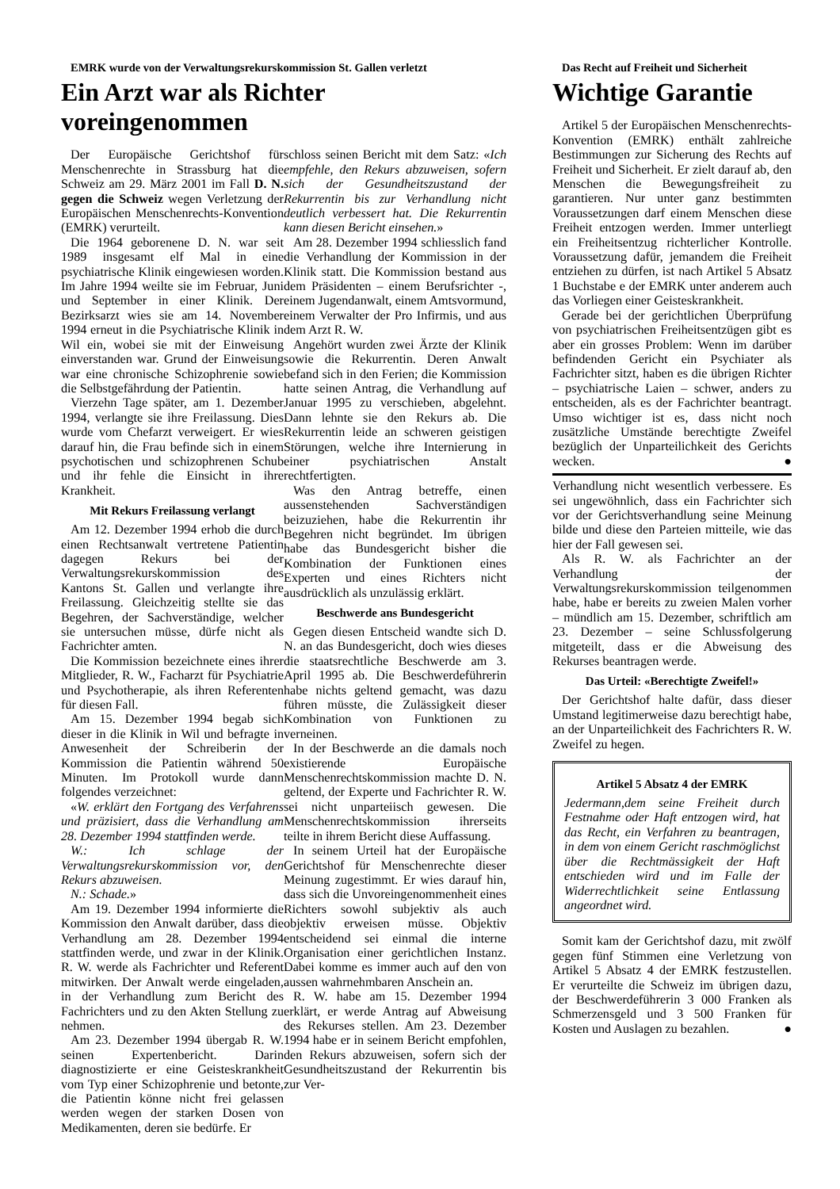EMRK wurde von der Verwaltungsrekurskommission St. Gallen verletzt
Ein Arzt war als Richter voreingenommen
Der Europäische Gerichtshof für Menschenrechte in Strassburg hat die Schweiz am 29. März 2001 im Fall D. N. gegen die Schweiz wegen Verletzung der Europäischen Menschenrechts-Konvention (EMRK) verurteilt.
Die 1964 geborenene D. N. war seit 1989 insgesamt elf Mal in eine psychiatrische Klinik eingewiesen worden. Im Jahre 1994 weilte sie im Februar, Juni und September in einer Klinik. Der Bezirksarzt wies sie am 14. November 1994 erneut in die Psychiatrische Klinik in Wil ein, wobei sie mit der Einweisung einverstanden war. Grund der Einweisung war eine chronische Schizophrenie sowie die Selbstgefährdung der Patientin.
Vierzehn Tage später, am 1. Dezember 1994, verlangte sie ihre Freilassung. Dies wurde vom Chefarzt verweigert. Er wies darauf hin, die Frau befinde sich in einem psychotischen und schizophrenen Schub und ihr fehle die Einsicht in ihre Krankheit.
Mit Rekurs Freilassung verlangt
Am 12. Dezember 1994 erhob die durch einen Rechtsanwalt vertretene Patientin dagegen Rekurs bei der Verwaltungsrekurskommission des Kantons St. Gallen und verlangte ihre Freilassung. Gleichzeitig stellte sie das Begehren, der Sachverständige, welcher sie untersuchen müsse, dürfe nicht als Fachrichter amten.
Die Kommission bezeichnete eines ihrer Mitglieder, R. W., Facharzt für Psychiatrie und Psychotherapie, als ihren Referenten für diesen Fall.
Am 15. Dezember 1994 begab sich dieser in die Klinik in Wil und befragte in Anwesenheit der Schreiberin der Kommission die Patientin während 50 Minuten. Im Protokoll wurde dann folgendes verzeichnet:
«W. erklärt den Fortgang des Verfahrens und präzisiert, dass die Verhandlung am 28. Dezember 1994 stattfinden werde.
W.: Ich schlage der Verwaltungsrekurskommission vor, den Rekurs abzuweisen.
N.: Schade.»
Am 19. Dezember 1994 informierte die Kommission den Anwalt darüber, dass die Verhandlung am 28. Dezember 1994 stattfinden werde, und zwar in der Klinik. R. W. werde als Fachrichter und Referent mitwirken. Der Anwalt werde eingeladen, in der Verhandlung zum Bericht des Fachrichters und zu den Akten Stellung zu nehmen.
Am 23. Dezember 1994 übergab R. W. seinen Expertenbericht. Darin diagnostizierte er eine Geisteskrankheit vom Typ einer Schizophrenie und betonte, die Patientin könne nicht frei gelassen werden wegen der starken Dosen von Medikamenten, deren sie bedürfe. Er
schloss seinen Bericht mit dem Satz: «Ich empfehle, den Rekurs abzuweisen, sofern sich der Gesundheitszustand der Rekurrentin bis zur Verhandlung nicht deutlich verbessert hat. Die Rekurrentin kann diesen Bericht einsehen.»
Am 28. Dezember 1994 schliesslich fand die Verhandlung der Kommission in der Klinik statt. Die Kommission bestand aus dem Präsidenten – einem Berufsrichter -, einem Jugendanwalt, einem Amtsvormund, einem Verwalter der Pro Infirmis, und aus dem Arzt R. W.
Angehört wurden zwei Ärzte der Klinik sowie die Rekurrentin. Deren Anwalt befand sich in den Ferien; die Kommission hatte seinen Antrag, die Verhandlung auf Januar 1995 zu verschieben, abgelehnt. Dann lehnte sie den Rekurs ab. Die Rekurrentin leide an schweren geistigen Störungen, welche ihre Internierung in einer psychiatrischen Anstalt rechtfertigten.
Was den Antrag betreffe, einen aussenstehenden Sachverständigen beizuziehen, habe die Rekurrentin ihr Begehren nicht begründet. Im übrigen habe das Bundesgericht bisher die Kombination der Funktionen eines Experten und eines Richters nicht ausdrücklich als unzulässig erklärt.
Beschwerde ans Bundesgericht
Gegen diesen Entscheid wandte sich D. N. an das Bundesgericht, doch wies dieses die staatsrechtliche Beschwerde am 3. April 1995 ab. Die Beschwerdeführerin habe nichts geltend gemacht, was dazu führen müsste, die Zulässigkeit dieser Kombination von Funktionen zu verneinen.
In der Beschwerde an die damals noch existierende Europäische Menschenrechtskommission machte D. N. geltend, der Experte und Fachrichter R. W. sei nicht unparteiisch gewesen. Die Menschenrechtskommission ihrerseits teilte in ihrem Bericht diese Auffassung.
In seinem Urteil hat der Europäische Gerichtshof für Menschenrechte dieser Meinung zugestimmt. Er wies darauf hin, dass sich die Unvoreingenommenheit eines Richters sowohl subjektiv als auch objektiv erweisen müsse. Objektiv entscheidend sei einmal die interne Organisation einer gerichtlichen Instanz. Dabei komme es immer auch auf den von aussen wahrnehmbaren Anschein an.
R. W. habe am 15. Dezember 1994 erklärt, er werde Antrag auf Abweisung des Rekurses stellen. Am 23. Dezember 1994 habe er in seinem Bericht empfohlen, den Rekurs abzuweisen, sofern sich der Gesundheitszustand der Rekurrentin bis zur Ver-
Das Recht auf Freiheit und Sicherheit
Wichtige Garantie
Artikel 5 der Europäischen Menschenrechts-Konvention (EMRK) enthält zahlreiche Bestimmungen zur Sicherung des Rechts auf Freiheit und Sicherheit. Er zielt darauf ab, den Menschen die Bewegungsfreiheit zu garantieren. Nur unter ganz bestimmten Voraussetzungen darf einem Menschen diese Freiheit entzogen werden. Immer unterliegt ein Freiheitsentzug richterlicher Kontrolle. Voraussetzung dafür, jemandem die Freiheit entziehen zu dürfen, ist nach Artikel 5 Absatz 1 Buchstabe e der EMRK unter anderem auch das Vorliegen einer Geisteskrankheit.
Gerade bei der gerichtlichen Überprüfung von psychiatrischen Freiheitsentzügen gibt es aber ein grosses Problem: Wenn im darüber befindenden Gericht ein Psychiater als Fachrichter sitzt, haben es die übrigen Richter – psychiatrische Laien – schwer, anders zu entscheiden, als es der Fachrichter beantragt. Umso wichtiger ist es, dass nicht noch zusätzliche Umstände berechtigte Zweifel bezüglich der Unparteilichkeit des Gerichts wecken. ●
Verhandlung nicht wesentlich verbessere. Es sei ungewöhnlich, dass ein Fachrichter sich vor der Gerichtsverhandlung seine Meinung bilde und diese den Parteien mitteile, wie das hier der Fall gewesen sei.
Als R. W. als Fachrichter an der Verhandlung der Verwaltungsrekurskommission teilgenommen habe, habe er bereits zu zweien Malen vorher – mündlich am 15. Dezember, schriftlich am 23. Dezember – seine Schlussfolgerung mitgeteilt, dass er die Abweisung des Rekurses beantragen werde.
Das Urteil: «Berechtigte Zweifel!»
Der Gerichtshof halte dafür, dass dieser Umstand legitimerweise dazu berechtigt habe, an der Unparteilichkeit des Fachrichters R. W. Zweifel zu hegen.
Artikel 5 Absatz 4 der EMRK
Jedermann,dem seine Freiheit durch Festnahme oder Haft entzogen wird, hat das Recht, ein Verfahren zu beantragen, in dem von einem Gericht raschmöglichst über die Rechtmässigkeit der Haft entschieden wird und im Falle der Widerrechtlichkeit seine Entlassung angeordnet wird.
Somit kam der Gerichtshof dazu, mit zwölf gegen fünf Stimmen eine Verletzung von Artikel 5 Absatz 4 der EMRK festzustellen. Er verurteilte die Schweiz im übrigen dazu, der Beschwerdeführerin 3 000 Franken als Schmerzensgeld und 3 500 Franken für Kosten und Auslagen zu bezahlen. ●